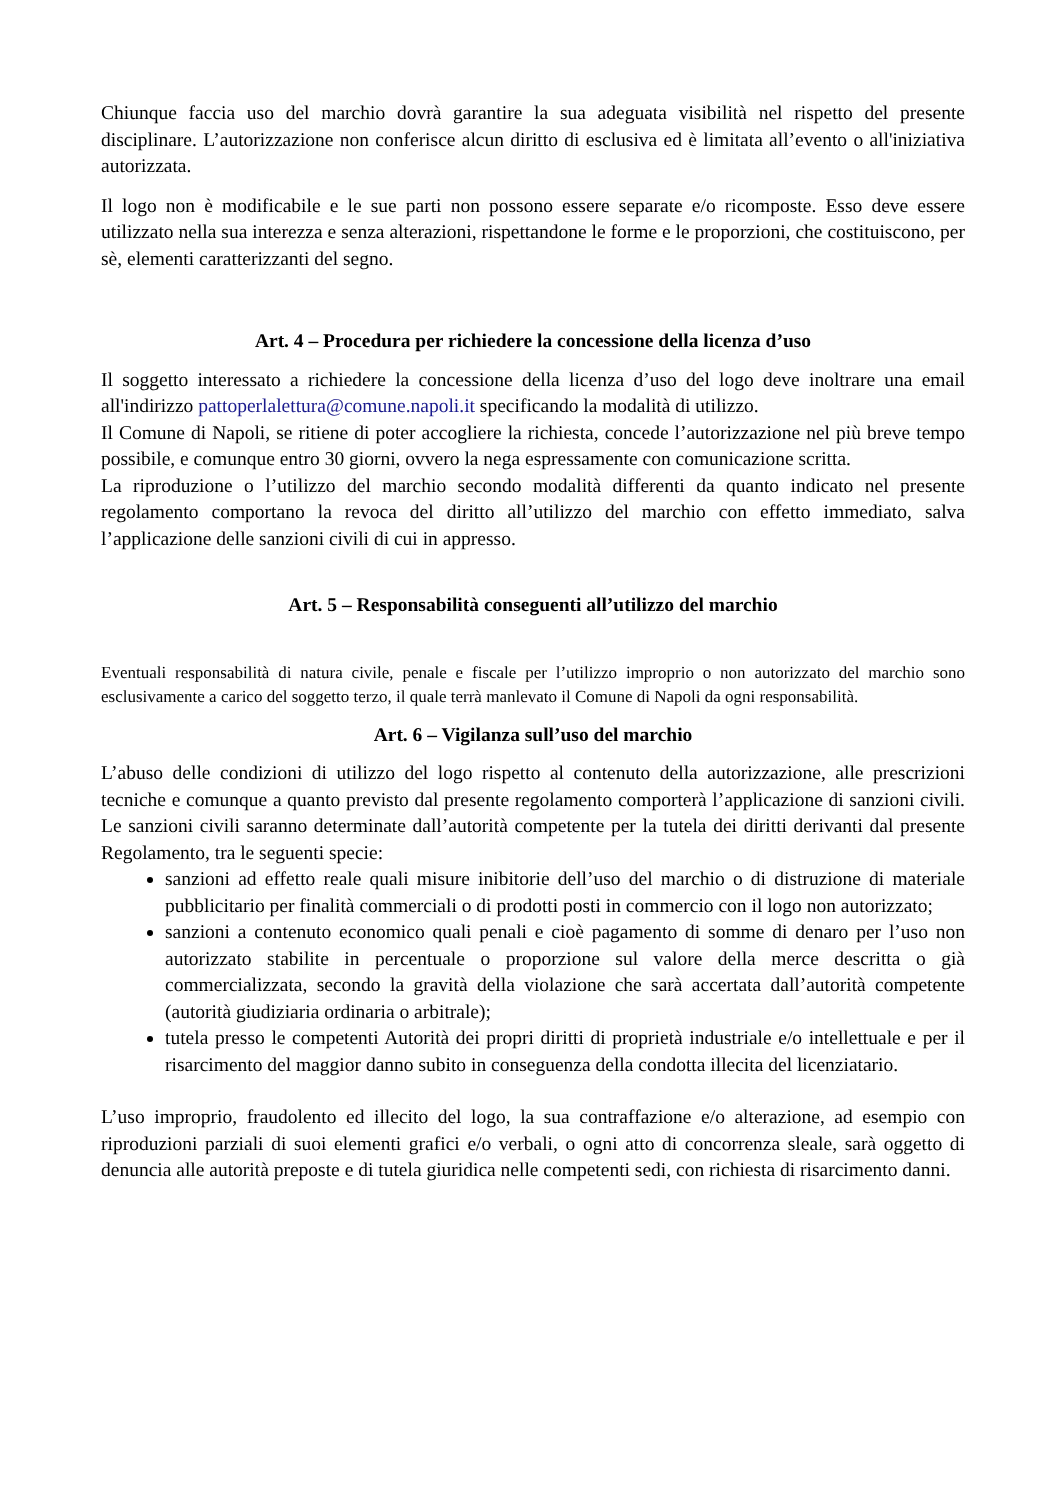Chiunque faccia uso del marchio dovrà garantire la sua adeguata visibilità nel rispetto del presente disciplinare. L’autorizzazione non conferisce alcun diritto di esclusiva ed è limitata all’evento o all'iniziativa autorizzata.
Il logo non è modificabile e le sue parti non possono essere separate e/o ricomposte. Esso deve essere utilizzato nella sua interezza e senza alterazioni, rispettandone le forme e le proporzioni, che costituiscono, per sè, elementi caratterizzanti del segno.
Art. 4 – Procedura per richiedere la concessione della licenza d’uso
Il soggetto interessato a richiedere la concessione della licenza d’uso del logo deve inoltrare una email all'indirizzo pattoperlalettura@comune.napoli.it specificando la modalità di utilizzo.
Il Comune di Napoli, se ritiene di poter accogliere la richiesta, concede l’autorizzazione nel più breve tempo possibile, e comunque entro 30 giorni, ovvero la nega espressamente con comunicazione scritta.
La riproduzione o l’utilizzo del marchio secondo modalità differenti da quanto indicato nel presente regolamento comportano la revoca del diritto all’utilizzo del marchio con effetto immediato, salva l’applicazione delle sanzioni civili di cui in appresso.
Art. 5 – Responsabilità conseguenti all’utilizzo del marchio
Eventuali responsabilità di natura civile, penale e fiscale per l’utilizzo improprio o non autorizzato del marchio sono esclusivamente a carico del soggetto terzo, il quale terrà manlevato il Comune di Napoli da ogni responsabilità.
Art. 6 – Vigilanza sull’uso del marchio
L’abuso delle condizioni di utilizzo del logo rispetto al contenuto della autorizzazione, alle prescrizioni tecniche e comunque a quanto previsto dal presente regolamento comporterà l’applicazione di sanzioni civili. Le sanzioni civili saranno determinate dall’autorità competente per la tutela dei diritti derivanti dal presente Regolamento, tra le seguenti specie:
sanzioni ad effetto reale quali misure inibitorie dell’uso del marchio o di distruzione di materiale pubblicitario per finalità commerciali o di prodotti posti in commercio con il logo non autorizzato;
sanzioni a contenuto economico quali penali e cioè pagamento di somme di denaro per l’uso non autorizzato stabilite in percentuale o proporzione sul valore della merce descritta o già commercializzata, secondo la gravità della violazione che sarà accertata dall’autorità competente (autorità giudiziaria ordinaria o arbitrale);
tutela presso le competenti Autorità dei propri diritti di proprietà industriale e/o intellettuale e per il risarcimento del maggior danno subito in conseguenza della condotta illecita del licenziatario.
L’uso improprio, fraudolento ed illecito del logo, la sua contraffazione e/o alterazione, ad esempio con riproduzioni parziali di suoi elementi grafici e/o verbali, o ogni atto di concorrenza sleale, sarà oggetto di denuncia alle autorità preposte e di tutela giuridica nelle competenti sedi, con richiesta di risarcimento danni.